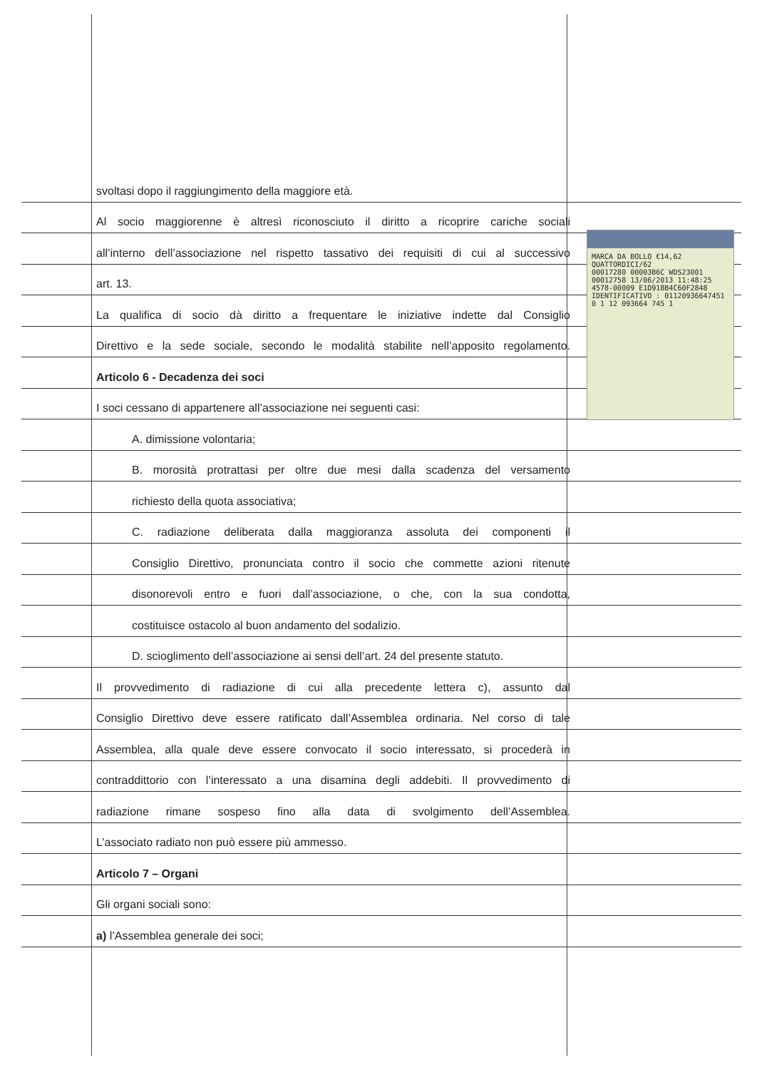svoltasi dopo il raggiungimento della maggiore età.
Al socio maggiorenne è altresì riconosciuto il diritto a ricoprire cariche sociali
all’interno dell’associazione nel rispetto tassativo dei requisiti di cui al successivo
art. 13.
La qualifica di socio dà diritto a frequentare le iniziative indette dal Consiglio
Direttivo e la sede sociale, secondo le modalità stabilite nell’apposito regolamento.
Articolo 6 - Decadenza dei soci
I soci cessano di appartenere all’associazione nei seguenti casi:
A. dimissione volontaria;
B. morosità protrattasi per oltre due mesi dalla scadenza del versamento
richiesto della quota associativa;
C. radiazione deliberata dalla maggioranza assoluta dei componenti il
Consiglio Direttivo, pronunciata contro il socio che commette azioni ritenute
disonorevoli entro e fuori dall’associazione, o che, con la sua condotta,
costituisce ostacolo al buon andamento del sodalizio.
D. scioglimento dell’associazione ai sensi dell’art. 24 del presente statuto.
Il provvedimento di radiazione di cui alla precedente lettera c), assunto dal
Consiglio Direttivo deve essere ratificato dall’Assemblea ordinaria. Nel corso di tale
Assemblea, alla quale deve essere convocato il socio interessato, si procederà in
contraddittorio con l’interessato a una disamina degli addebiti. Il provvedimento di
radiazione rimane sospeso fino alla data di svolgimento dell’Assemblea.
L’associato radiato non può essere più ammesso.
Articolo 7 – Organi
Gli organi sociali sono:
a) l’Assemblea generale dei soci;
MARCA DA BOLLO €14,62 QUATTORDICI/62
00017280 00003B6C WDS23001
00012758 13/06/2013 11:48:25
4578-00009 E1D918B4C60F2848
IDENTIFICATIVO : 01120936647451
0 1 12 093664 745 1